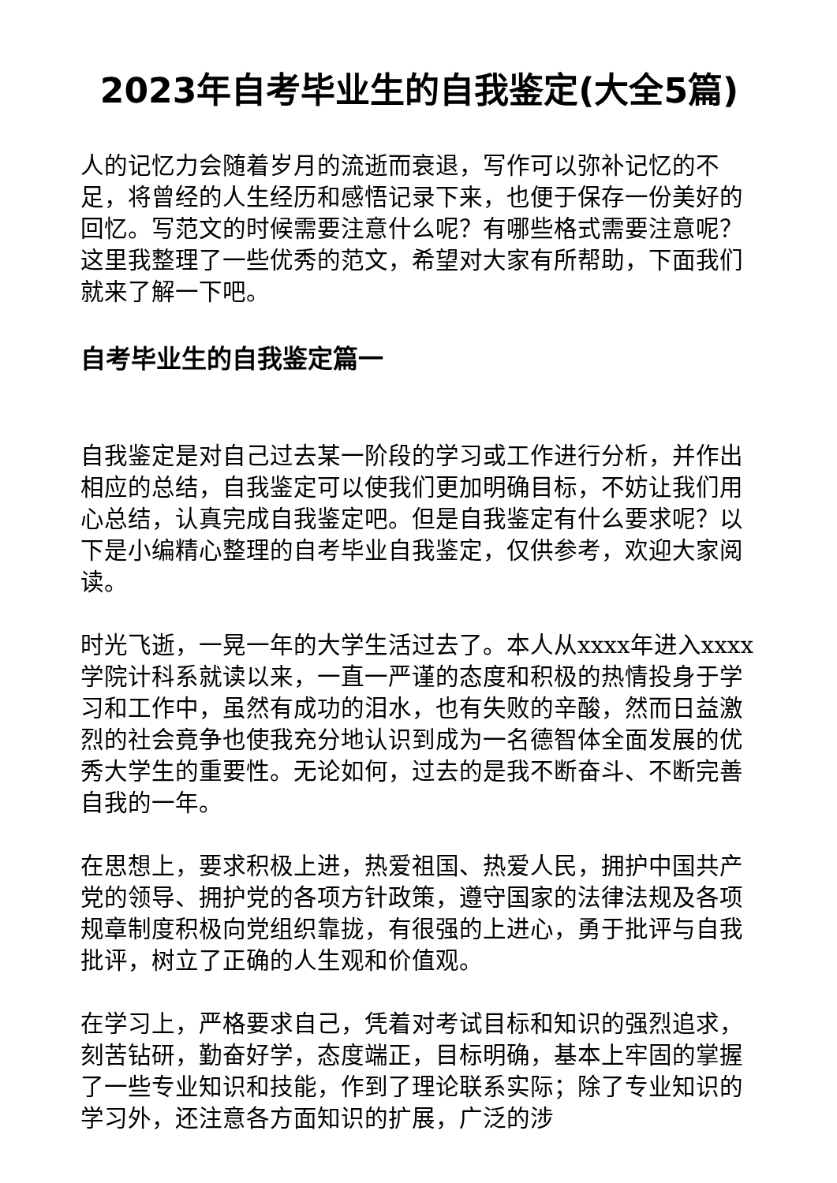2023年自考毕业生的自我鉴定(大全5篇)
人的记忆力会随着岁月的流逝而衰退，写作可以弥补记忆的不足，将曾经的人生经历和感悟记录下来，也便于保存一份美好的回忆。写范文的时候需要注意什么呢？有哪些格式需要注意呢？这里我整理了一些优秀的范文，希望对大家有所帮助，下面我们就来了解一下吧。
自考毕业生的自我鉴定篇一
自我鉴定是对自己过去某一阶段的学习或工作进行分析，并作出相应的总结，自我鉴定可以使我们更加明确目标，不妨让我们用心总结，认真完成自我鉴定吧。但是自我鉴定有什么要求呢？以下是小编精心整理的自考毕业自我鉴定，仅供参考，欢迎大家阅读。
时光飞逝，一晃一年的大学生活过去了。本人从xxxx年进入xxxx学院计科系就读以来，一直一严谨的态度和积极的热情投身于学习和工作中，虽然有成功的泪水，也有失败的辛酸，然而日益激烈的社会竟争也使我充分地认识到成为一名德智体全面发展的优秀大学生的重要性。无论如何，过去的是我不断奋斗、不断完善自我的一年。
在思想上，要求积极上进，热爱祖国、热爱人民，拥护中国共产党的领导、拥护党的各项方针政策，遵守国家的法律法规及各项规章制度积极向党组织靠拢，有很强的上进心，勇于批评与自我批评，树立了正确的人生观和价值观。
在学习上，严格要求自己，凭着对考试目标和知识的强烈追求，刻苦钻研，勤奋好学，态度端正，目标明确，基本上牢固的掌握了一些专业知识和技能，作到了理论联系实际；除了专业知识的学习外，还注意各方面知识的扩展，广泛的涉